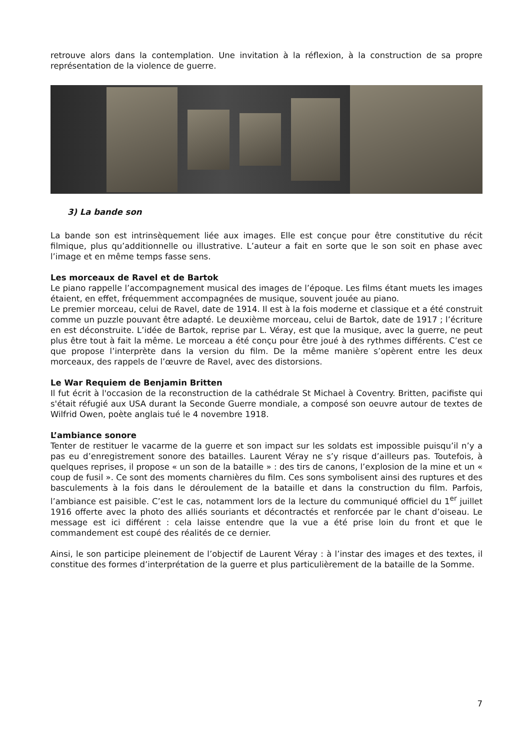retrouve alors dans la contemplation. Une invitation à la réflexion, à la construction de sa propre représentation de la violence de guerre.
3) La bande son
La bande son est intrinsèquement liée aux images. Elle est conçue pour être constitutive du récit filmique, plus qu’additionnelle ou illustrative. L’auteur a fait en sorte que le son soit en phase avec l’image et en même temps fasse sens.
Les morceaux de Ravel et de Bartok
Le piano rappelle l’accompagnement musical des images de l’époque. Les films étant muets les images étaient, en effet, fréquemment accompagnées de musique, souvent jouée au piano.
Le premier morceau, celui de Ravel, date de 1914. Il est à la fois moderne et classique et a été construit comme un puzzle pouvant être adapté. Le deuxième morceau, celui de Bartok, date de 1917 ; l’écriture en est déconstruite. L’idée de Bartok, reprise par L. Véray, est que la musique, avec la guerre, ne peut plus être tout à fait la même. Le morceau a été conçu pour être joué à des rythmes différents. C’est ce que propose l’interprète dans la version du film. De la même manière s’opèrent entre les deux morceaux, des rappels de l’œuvre de Ravel, avec des distorsions.
Le War Requiem de Benjamin Britten
Il fut écrit à l'occasion de la reconstruction de la cathédrale St Michael à Coventry. Britten, pacifiste qui s'était réfugié aux USA durant la Seconde Guerre mondiale, a composé son oeuvre autour de textes de Wilfrid Owen, poète anglais tué le 4 novembre 1918.
L’ambiance sonore
Tenter de restituer le vacarme de la guerre et son impact sur les soldats est impossible puisqu’il n’y a pas eu d’enregistrement sonore des batailles. Laurent Véray ne s’y risque d’ailleurs pas. Toutefois, à quelques reprises, il propose « un son de la bataille » : des tirs de canons, l’explosion de la mine et un « coup de fusil ». Ce sont des moments charnières du film. Ces sons symbolisent ainsi des ruptures et des basculements à la fois dans le déroulement de la bataille et dans la construction du film. Parfois, l’ambiance est paisible. C’est le cas, notamment lors de la lecture du communiqué officiel du 1<sup>er</sup> juillet 1916 offerte avec la photo des alliés souriants et décontractés et renforcée par le chant d’oiseau. Le message est ici différent : cela laisse entendre que la vue a été prise loin du front et que le commandement est coupé des réalités de ce dernier.
Ainsi, le son participe pleinement de l’objectif de Laurent Véray : à l’instar des images et des textes, il constitue des formes d’interprétation de la guerre et plus particulièrement de la bataille de la Somme.
7